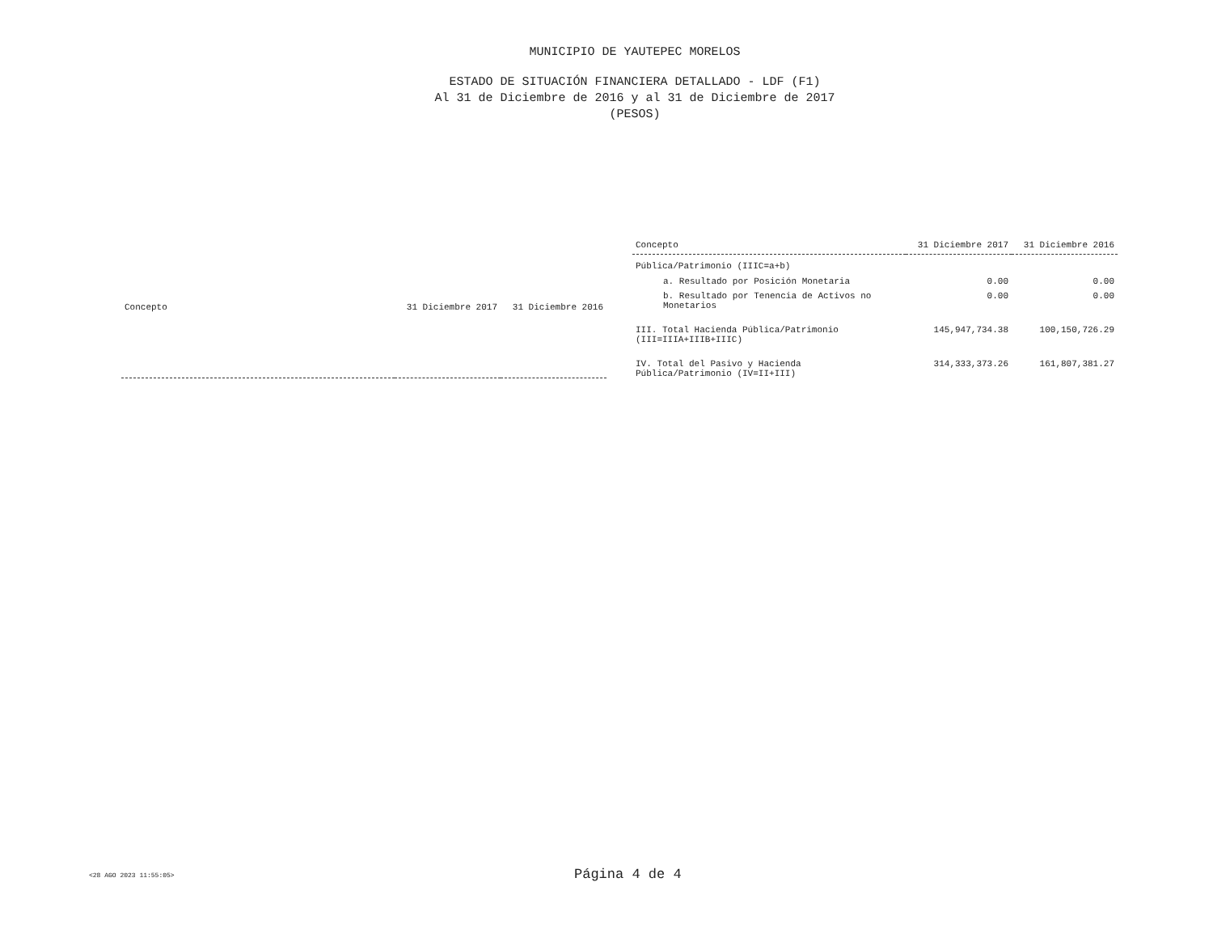MUNICIPIO DE YAUTEPEC MORELOS
ESTADO DE SITUACIÓN FINANCIERA DETALLADO - LDF (F1)
Al 31 de Diciembre de 2016 y al 31 de Diciembre de 2017
(PESOS)
| Concepto | 31 Diciembre 2017 | 31 Diciembre 2016 |
| --- | --- | --- |
| Concepto | 31 Diciembre 2017 | 31 Diciembre 2016 |
| --- | --- | --- |
| Pública/Patrimonio (IIIC=a+b) | | |
| a. Resultado por Posición Monetaria | 0.00 | 0.00 |
| b. Resultado por Tenencia de Activos no Monetarios | 0.00 | 0.00 |
| III. Total Hacienda Pública/Patrimonio (III=IIIA+IIIB+IIIC) | 145,947,734.38 | 100,150,726.29 |
| IV. Total del Pasivo y Hacienda Pública/Patrimonio (IV=II+III) | 314,333,373.26 | 161,807,381.27 |
<28 AGO 2023 11:55:05>
Página 4 de 4